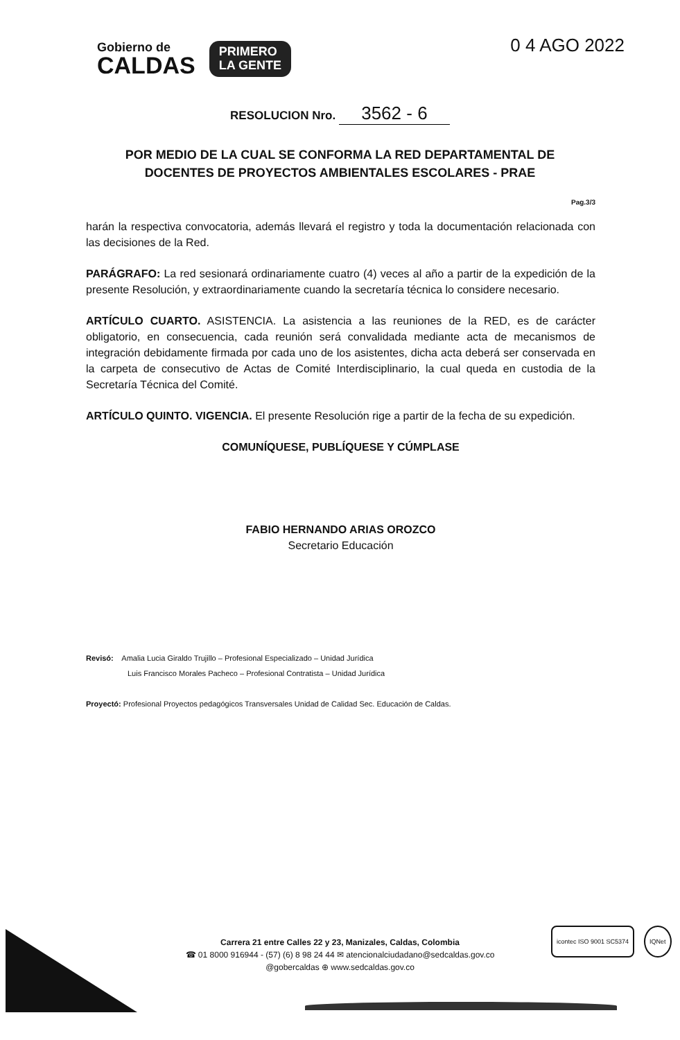Gobierno de
CALDAS
PRIMERO
LA GENTE
0 4 AGO 2022
RESOLUCION Nro. 3562 - 6
POR MEDIO DE LA CUAL SE CONFORMA LA RED DEPARTAMENTAL DE DOCENTES DE PROYECTOS AMBIENTALES ESCOLARES - PRAE
Pag.3/3
harán la respectiva convocatoria, además llevará el registro y toda la documentación relacionada con las decisiones de la Red.
PARÁGRAFO: La red sesionará ordinariamente cuatro (4) veces al año a partir de la expedición de la presente Resolución, y extraordinariamente cuando la secretaría técnica lo considere necesario.
ARTÍCULO CUARTO. ASISTENCIA. La asistencia a las reuniones de la RED, es de carácter obligatorio, en consecuencia, cada reunión será convalidada mediante acta de mecanismos de integración debidamente firmada por cada uno de los asistentes, dicha acta deberá ser conservada en la carpeta de consecutivo de Actas de Comité Interdisciplinario, la cual queda en custodia de la Secretaría Técnica del Comité.
ARTÍCULO QUINTO. VIGENCIA. El presente Resolución rige a partir de la fecha de su expedición.
COMUNÍQUESE, PUBLÍQUESE Y CÚMPLASE
FABIO HERNANDO ARIAS OROZCO
Secretario Educación
Revisó: Amalia Lucia Giraldo Trujillo – Profesional Especializado – Unidad Jurídica
Luis Francisco Morales Pacheco – Profesional Contratista – Unidad Jurídica
Proyectó: Profesional Proyectos pedagógicos Transversales Unidad de Calidad Sec. Educación de Caldas.
Carrera 21 entre Calles 22 y 23, Manizales, Caldas, Colombia
☎ 01 8000 916944 - (57) (6) 8 98 24 44 ✉ atencionalciudadano@sedcaldas.gov.co
@gobercaldas ⊕ www.sedcaldas.gov.co
icontec ISO 9001 SC5374 IQNet